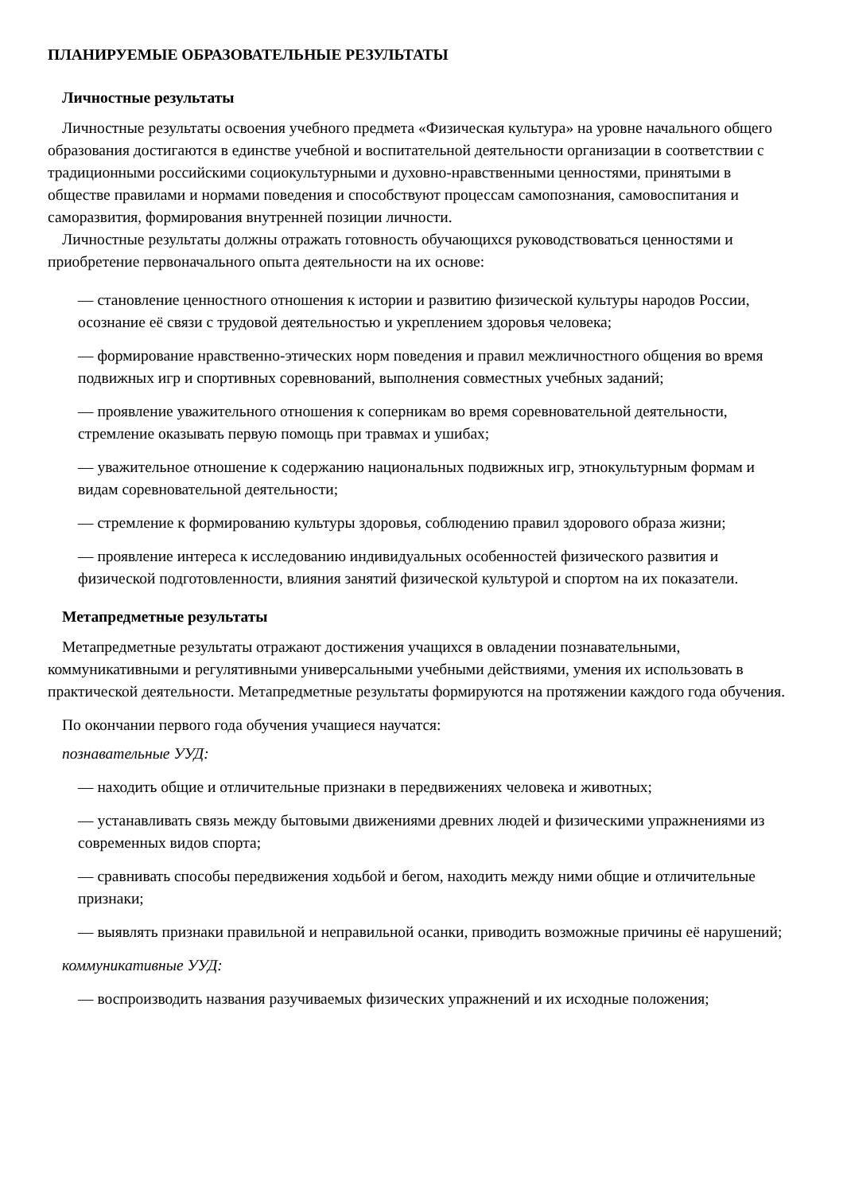ПЛАНИРУЕМЫЕ ОБРАЗОВАТЕЛЬНЫЕ РЕЗУЛЬТАТЫ
Личностные результаты
Личностные результаты освоения учебного предмета «Физическая культура» на уровне начального общего образования достигаются в единстве учебной и воспитательной деятельности организации в соответствии с традиционными российскими социокультурными и духовно-нравственными ценностями, принятыми в обществе правилами и нормами поведения и способствуют процессам самопознания, самовоспитания и саморазвития, формирования внутренней позиции личности.
Личностные результаты должны отражать готовность обучающихся руководствоваться ценностями и приобретение первоначального опыта деятельности на их основе:
— становление ценностного отношения к истории и развитию физической культуры народов России, осознание её связи с трудовой деятельностью и укреплением здоровья человека;
— формирование нравственно-этических норм поведения и правил межличностного общения во время подвижных игр и спортивных соревнований, выполнения совместных учебных заданий;
— проявление уважительного отношения к соперникам во время соревновательной деятельности, стремление оказывать первую помощь при травмах и ушибах;
— уважительное отношение к содержанию национальных подвижных игр, этнокультурным формам и видам соревновательной деятельности;
— стремление к формированию культуры здоровья, соблюдению правил здорового образа жизни;
— проявление интереса к исследованию индивидуальных особенностей физического развития и физической подготовленности, влияния занятий физической культурой и спортом на их показатели.
Метапредметные результаты
Метапредметные результаты отражают достижения учащихся в овладении познавательными, коммуникативными и регулятивными универсальными учебными действиями, умения их использовать в практической деятельности. Метапредметные результаты формируются на протяжении каждого года обучения.
По окончании первого года обучения учащиеся научатся:
познавательные УУД:
— находить общие и отличительные признаки в передвижениях человека и животных;
— устанавливать связь между бытовыми движениями древних людей и физическими упражнениями из современных видов спорта;
— сравнивать способы передвижения ходьбой и бегом, находить между ними общие и отличительные признаки;
— выявлять признаки правильной и неправильной осанки, приводить возможные причины её нарушений;
коммуникативные УУД:
— воспроизводить названия разучиваемых физических упражнений и их исходные положения;